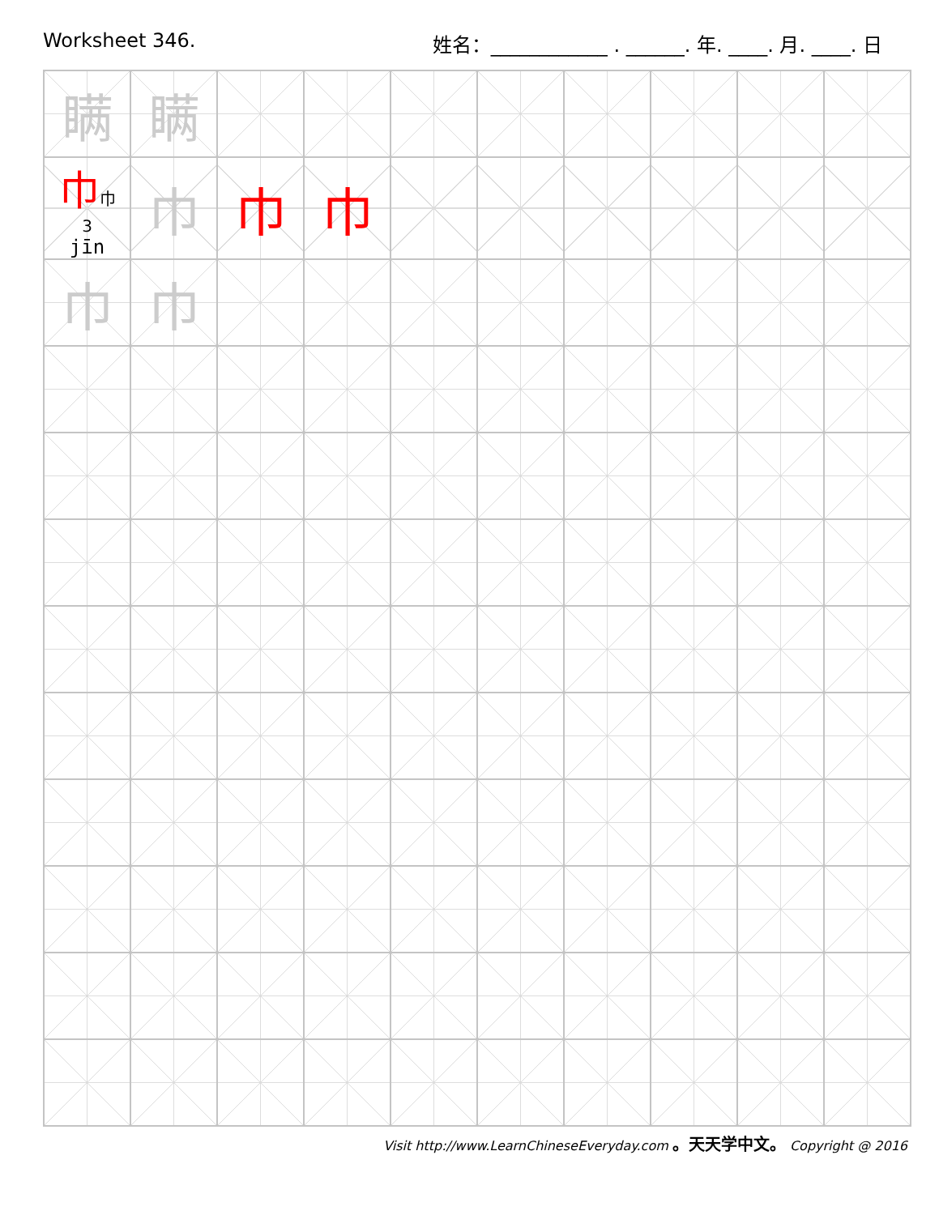Worksheet 346. 姓名：____________ . ______. 年. ____. 月. ____. 日
| 瞒 | 瞒 | | | | | | | | |
| 巾 巾 3 jīn | 巾 | 巾 | 巾 | | | | | | |
| 巾 | 巾 | | | | | | | | |
Visit http://www.LearnChineseEveryday.com 。天天学中文。 Copyright @ 2016